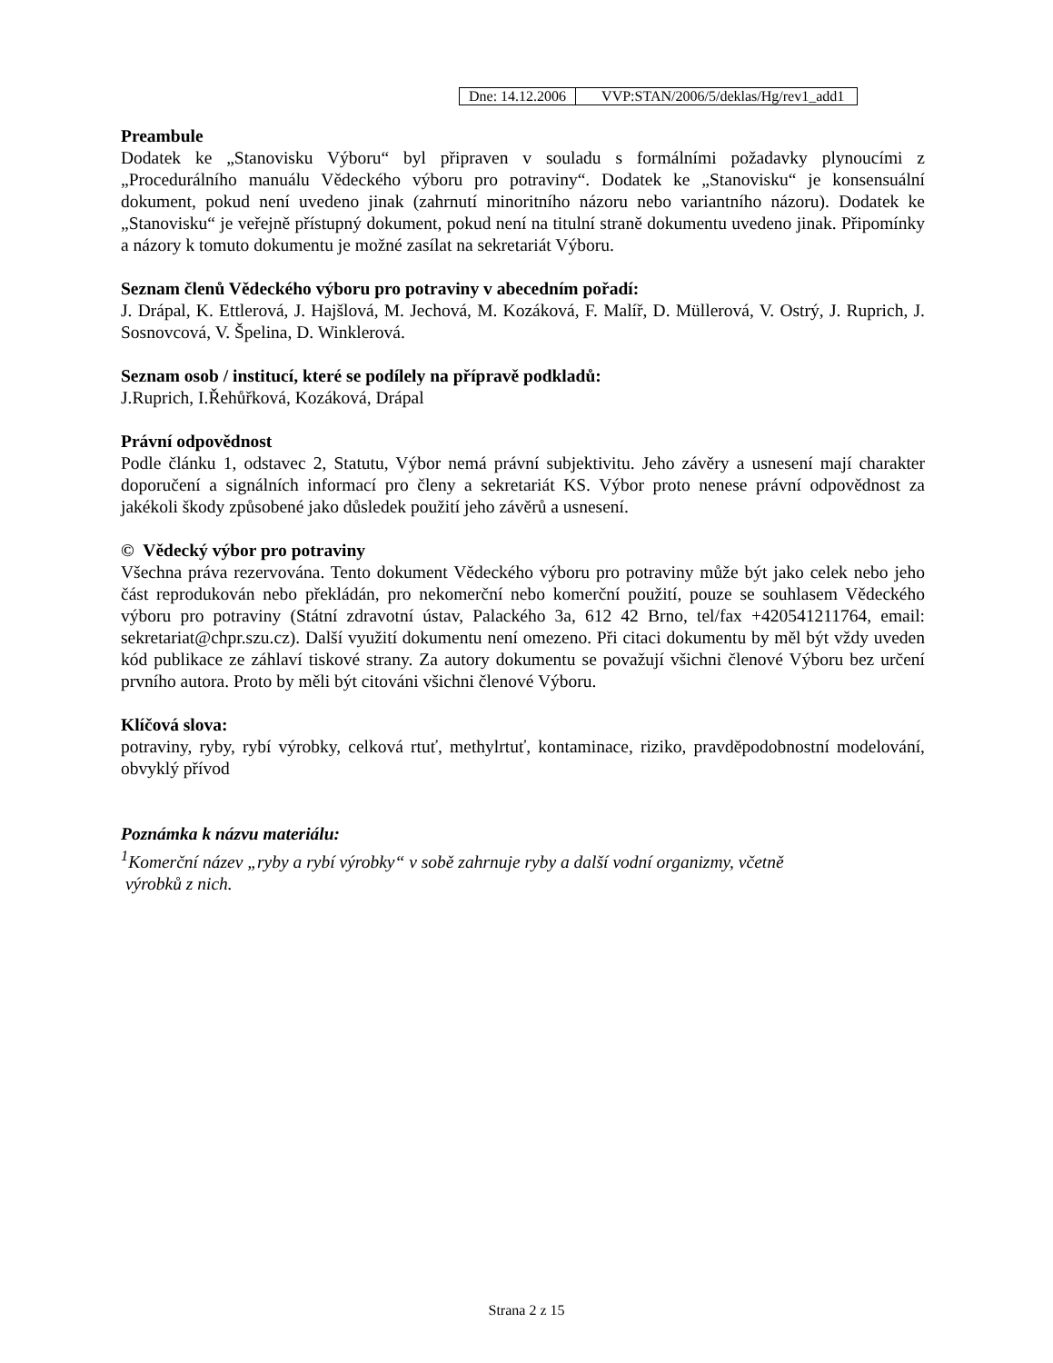| Dne: 14.12.2006 | VVP:STAN/2006/5/deklas/Hg/rev1_add1 |
Preambule
Dodatek ke „Stanovisku Výboru“ byl připraven v souladu s formálními požadavky plynoucími z „Procedurálního manuálu Vědeckého výboru pro potraviny“. Dodatek ke „Stanovisku“ je konsensuální dokument, pokud není uvedeno jinak (zahrnutí minoritního názoru nebo variantního názoru). Dodatek ke „Stanovisku“ je veřejně přístupný dokument, pokud není na titulní straně dokumentu uvedeno jinak. Připomínky a názory k tomuto dokumentu je možné zasílat na sekretariát Výboru.
Seznam členů Vědeckého výboru pro potraviny v abecedním pořadí:
J. Drápal, K. Ettlerová, J. Hajšlová, M. Jechová, M. Kozáková, F. Malíř, D. Müllerová, V. Ostrý, J. Ruprich, J. Sosnovcová, V. Špelina, D. Winklerová.
Seznam osob / institucí, které se podílely na přípravě podkladů:
J.Ruprich, I.Řehůřková, Kozáková, Drápal
Právní odpovědnost
Podle článku 1, odstavec 2, Statutu, Výbor nemá právní subjektivitu. Jeho závěry a usnesení mají charakter doporučení a signálních informací pro členy a sekretariát KS. Výbor proto nenese právní odpovědnost za jakékoli škody způsobené jako důsledek použití jeho závěrů a usnesení.
© Vědecký výbor pro potraviny
Všechna práva rezervována. Tento dokument Vědeckého výboru pro potraviny může být jako celek nebo jeho část reprodukován nebo překládán, pro nekomerční nebo komerční použití, pouze se souhlasem Vědeckého výboru pro potraviny (Státní zdravotní ústav, Palackého 3a, 612 42 Brno, tel/fax +420541211764, email: sekretariat@chpr.szu.cz). Další využití dokumentu není omezeno. Při citaci dokumentu by měl být vždy uveden kód publikace ze záhlaví tiskové strany. Za autory dokumentu se považují všichni členové Výboru bez určení prvního autora. Proto by měli být citováni všichni členové Výboru.
Klíčová slova:
potraviny, ryby, rybí výrobky, celková rtuť, methylrtuť, kontaminace, riziko, pravděpodobnostní modelování, obvyklý přívod
Poznámka k názvu materiálu:
<sup>1</sup> Komerční název „ryby a rybí výrobky“ v sobě zahrnuje ryby a další vodní organizmy, včetně
výrobků z nich.
Strana 2 z 15